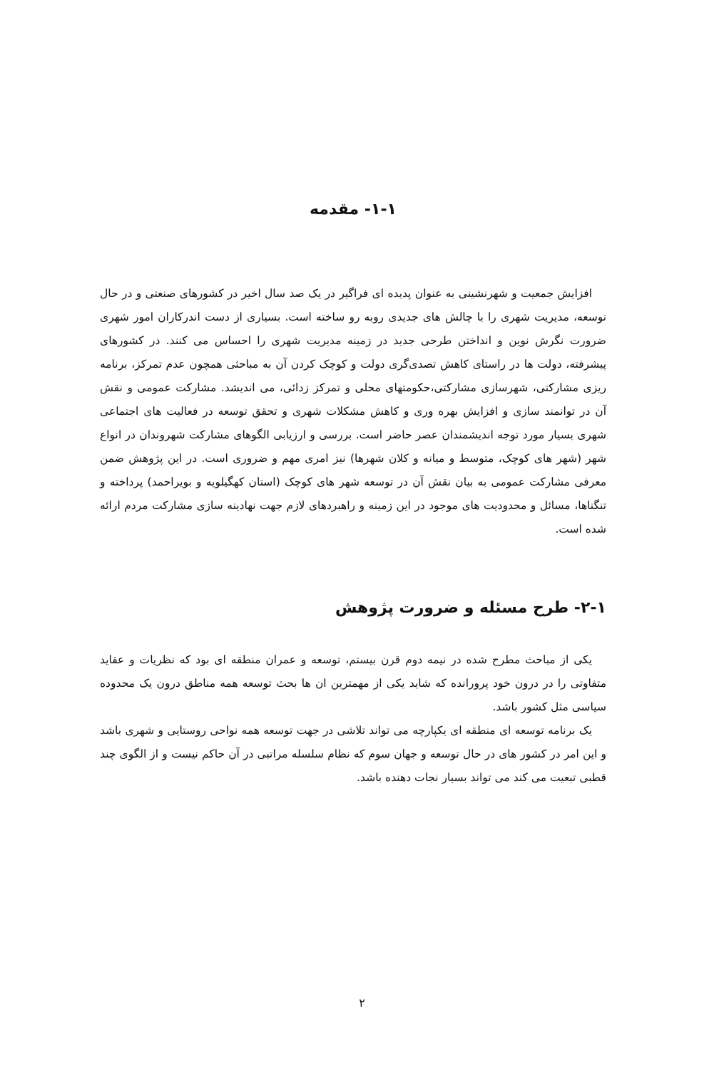۱-۱- مقدمه
افزایش جمعیت و شهرنشینی به عنوان پدیده ای فراگیر در یک صد سال اخیر در کشورهای صنعتی و در حال توسعه، مدیریت شهری را با چالش های جدیدی روبه رو ساخته است. بسیاری از دست اندرکاران امور شهری ضرورت نگرش نوین و انداختن طرحی جدید در زمینه مدیریت شهری را احساس می کنند. در کشورهای پیشرفته، دولت ها در راستای کاهش تصدی‌گری دولت و کوچک کردن آن به مباحثی همچون عدم تمرکز، برنامه ریزی مشارکتی، شهرسازی مشارکتی،حکومتهای محلی و تمرکز زدائی، می اندیشد. مشارکت عمومی و نقش آن در توانمند سازی و افزایش بهره وری و کاهش مشکلات شهری و تحقق توسعه در فعالیت های اجتماعی شهری بسیار مورد توجه اندیشمندان عصر حاضر است. بررسی و ارزیابی الگوهای مشارکت شهروندان در انواع شهر (شهر های کوچک، متوسط و میانه و کلان شهرها) نیز امری مهم و ضروری است. در این پژوهش ضمن معرفی مشارکت عمومی به بیان نقش آن در توسعه شهر های کوچک (استان کهگیلویه و بویراحمد) پرداخته و تنگناها، مسائل و محدودیت های موجود در این زمینه و راهبردهای لازم جهت نهادینه سازی مشارکت مردم ارائه شده است.
۲-۱- طرح مسئله و ضرورت پژوهش
یکی از مباحث مطرح شده در نیمه دوم قرن بیستم، توسعه و عمران منطقه ای بود که نظریات و عقاید متفاوتی را در درون خود پرورانده که شاید یکی از مهمترین ان ها بحث توسعه همه مناطق درون یک محدوده سیاسی مثل کشور باشد.
یک برنامه توسعه ای منطقه ای یکپارچه می تواند تلاشی در جهت توسعه همه نواحی روستایی و شهری باشد و این امر در کشور های در حال توسعه و جهان سوم که نظام سلسله مراتبی در آن حاکم نیست و از الگوی چند قطبی تبعیت می کند می تواند بسیار نجات دهنده باشد.
۲